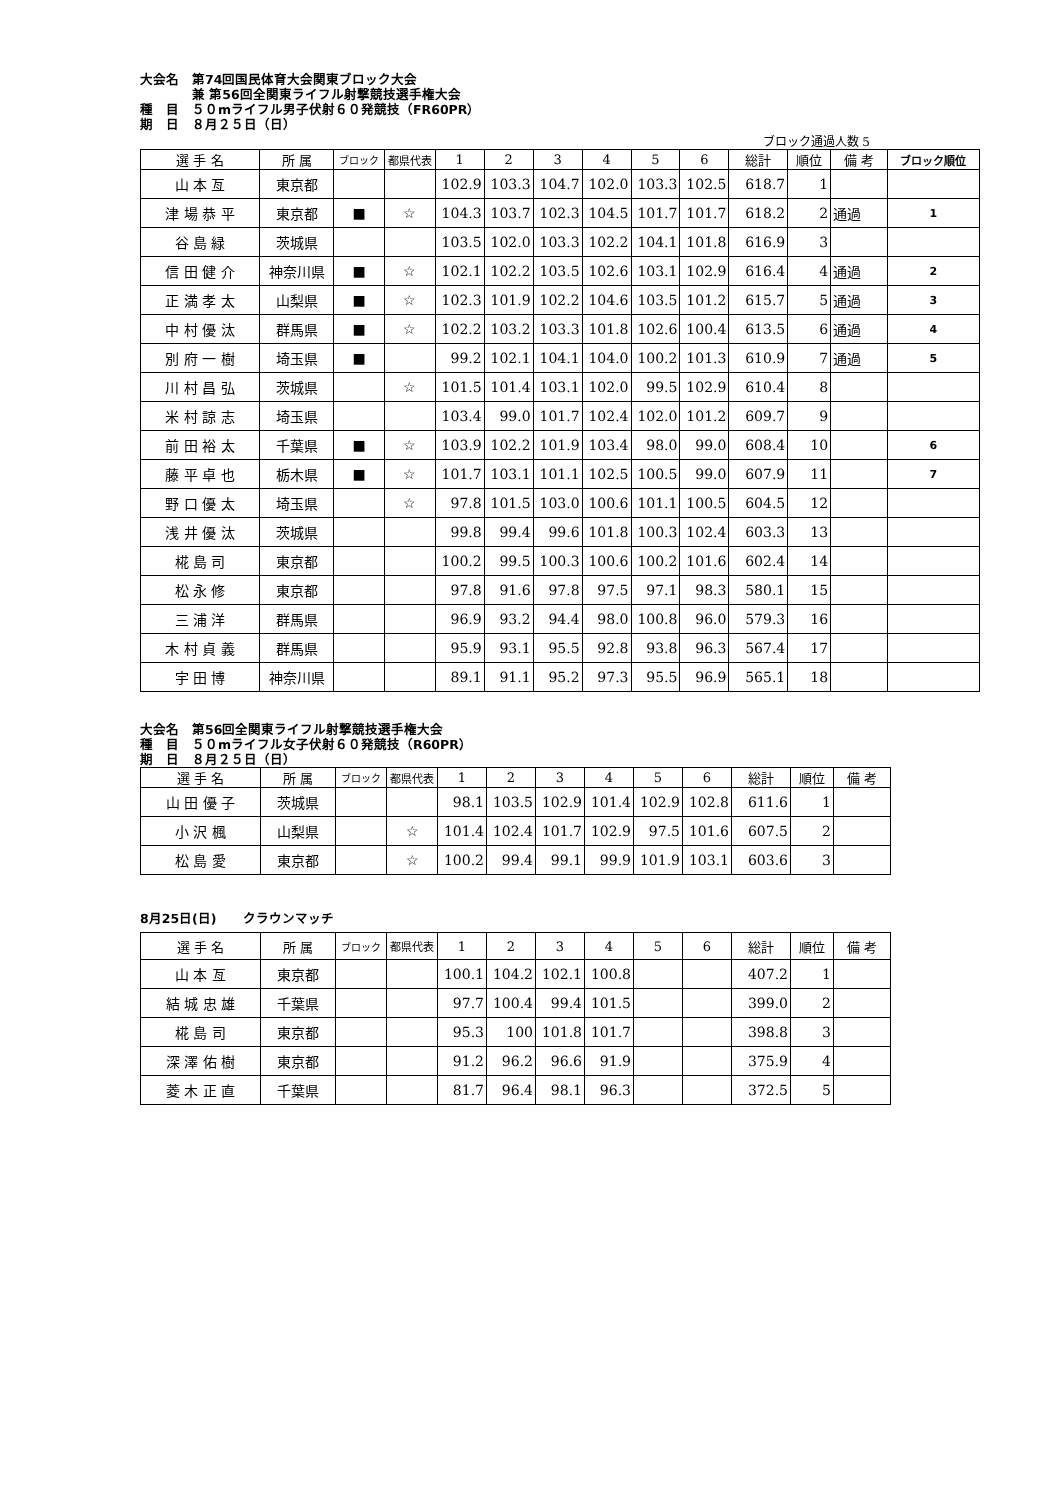大会名　第74回国民体育大会関東ブロック大会
　　　　兼 第56回全関東ライフル射撃競技選手権大会
種　目　５０mライフル男子伏射６０発競技（FR60PR）
期　日　８月２５日（日）
ブロック通過人数 5
| 選 手 名 | 所 属 | ブロック | 都県代表 | 1 | 2 | 3 | 4 | 5 | 6 | 総計 | 順位 | 備 考 | ブロック順位 |
| --- | --- | --- | --- | --- | --- | --- | --- | --- | --- | --- | --- | --- | --- |
| 山 本 亙 | 東京都 | | | 102.9 | 103.3 | 104.7 | 102.0 | 103.3 | 102.5 | 618.7 | 1 | | |
| 津 場 恭 平 | 東京都 | ■ | ☆ | 104.3 | 103.7 | 102.3 | 104.5 | 101.7 | 101.7 | 618.2 | 2 | 通過 | 1 |
| 谷 島 緑 | 茨城県 | | | 103.5 | 102.0 | 103.3 | 102.2 | 104.1 | 101.8 | 616.9 | 3 | | |
| 信 田 健 介 | 神奈川県 | ■ | ☆ | 102.1 | 102.2 | 103.5 | 102.6 | 103.1 | 102.9 | 616.4 | 4 | 通過 | 2 |
| 正 満 孝 太 | 山梨県 | ■ | ☆ | 102.3 | 101.9 | 102.2 | 104.6 | 103.5 | 101.2 | 615.7 | 5 | 通過 | 3 |
| 中 村 優 汰 | 群馬県 | ■ | ☆ | 102.2 | 103.2 | 103.3 | 101.8 | 102.6 | 100.4 | 613.5 | 6 | 通過 | 4 |
| 別 府 一 樹 | 埼玉県 | ■ | | 99.2 | 102.1 | 104.1 | 104.0 | 100.2 | 101.3 | 610.9 | 7 | 通過 | 5 |
| 川 村 昌 弘 | 茨城県 | | ☆ | 101.5 | 101.4 | 103.1 | 102.0 | 99.5 | 102.9 | 610.4 | 8 | | |
| 米 村 諒 志 | 埼玉県 | | | 103.4 | 99.0 | 101.7 | 102.4 | 102.0 | 101.2 | 609.7 | 9 | | |
| 前 田 裕 太 | 千葉県 | ■ | ☆ | 103.9 | 102.2 | 101.9 | 103.4 | 98.0 | 99.0 | 608.4 | 10 | | 6 |
| 藤 平 卓 也 | 栃木県 | ■ | ☆ | 101.7 | 103.1 | 101.1 | 102.5 | 100.5 | 99.0 | 607.9 | 11 | | 7 |
| 野 口 優 太 | 埼玉県 | | ☆ | 97.8 | 101.5 | 103.0 | 100.6 | 101.1 | 100.5 | 604.5 | 12 | | |
| 浅 井 優 汰 | 茨城県 | | | 99.8 | 99.4 | 99.6 | 101.8 | 100.3 | 102.4 | 603.3 | 13 | | |
| 椛 島 司 | 東京都 | | | 100.2 | 99.5 | 100.3 | 100.6 | 100.2 | 101.6 | 602.4 | 14 | | |
| 松 永 修 | 東京都 | | | 97.8 | 91.6 | 97.8 | 97.5 | 97.1 | 98.3 | 580.1 | 15 | | |
| 三 浦 洋 | 群馬県 | | | 96.9 | 93.2 | 94.4 | 98.0 | 100.8 | 96.0 | 579.3 | 16 | | |
| 木 村 貞 義 | 群馬県 | | | 95.9 | 93.1 | 95.5 | 92.8 | 93.8 | 96.3 | 567.4 | 17 | | |
| 宇 田 博 | 神奈川県 | | | 89.1 | 91.1 | 95.2 | 97.3 | 95.5 | 96.9 | 565.1 | 18 | | |
大会名　第56回全関東ライフル射撃競技選手権大会
種　目　５０mライフル女子伏射６０発競技（R60PR）
期　日　８月２５日（日）
| 選 手 名 | 所 属 | ブロック | 都県代表 | 1 | 2 | 3 | 4 | 5 | 6 | 総計 | 順位 | 備 考 |
| --- | --- | --- | --- | --- | --- | --- | --- | --- | --- | --- | --- | --- |
| 山 田 優 子 | 茨城県 | | | 98.1 | 103.5 | 102.9 | 101.4 | 102.9 | 102.8 | 611.6 | 1 | |
| 小 沢 楓 | 山梨県 | | ☆ | 101.4 | 102.4 | 101.7 | 102.9 | 97.5 | 101.6 | 607.5 | 2 | |
| 松 島 愛 | 東京都 | | ☆ | 100.2 | 99.4 | 99.1 | 99.9 | 101.9 | 103.1 | 603.6 | 3 | |
8月25日(日)　　クラウンマッチ
| 選 手 名 | 所 属 | ブロック | 都県代表 | 1 | 2 | 3 | 4 | 5 | 6 | 総計 | 順位 | 備 考 |
| --- | --- | --- | --- | --- | --- | --- | --- | --- | --- | --- | --- | --- |
| 山 本 亙 | 東京都 | | | 100.1 | 104.2 | 102.1 | 100.8 | | | 407.2 | 1 | |
| 結 城 忠 雄 | 千葉県 | | | 97.7 | 100.4 | 99.4 | 101.5 | | | 399.0 | 2 | |
| 椛 島 司 | 東京都 | | | 95.3 | 100 | 101.8 | 101.7 | | | 398.8 | 3 | |
| 深 澤 佑 樹 | 東京都 | | | 91.2 | 96.2 | 96.6 | 91.9 | | | 375.9 | 4 | |
| 菱 木 正 直 | 千葉県 | | | 81.7 | 96.4 | 98.1 | 96.3 | | | 372.5 | 5 | |